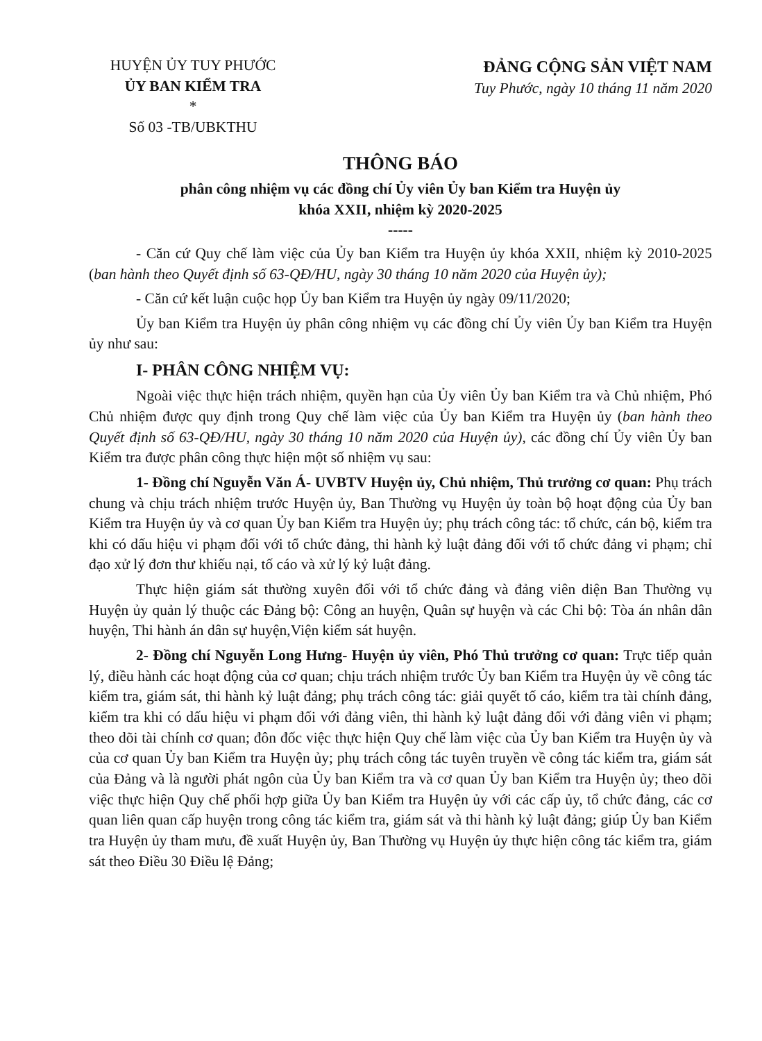HUYỆN ỦY TUY PHƯỚC
ỦY BAN KIỂM TRA
*
Số 03 -TB/UBKTHU
ĐẢNG CỘNG SẢN VIỆT NAM
Tuy Phước, ngày 10 tháng 11 năm 2020
THÔNG BÁO
phân công nhiệm vụ các đồng chí Ủy viên Ủy ban Kiểm tra Huyện ủy
khóa XXII, nhiệm kỳ 2020-2025
-----
- Căn cứ Quy chế làm việc của Ủy ban Kiểm tra Huyện ủy khóa XXII, nhiệm kỳ 2010-2025 (ban hành theo Quyết định số 63-QĐ/HU, ngày 30 tháng 10 năm 2020 của Huyện ủy);
- Căn cứ kết luận cuộc họp Ủy ban Kiểm tra Huyện ủy ngày 09/11/2020;
Ủy ban Kiểm tra Huyện ủy phân công nhiệm vụ các đồng chí Ủy viên Ủy ban Kiểm tra Huyện ủy như sau:
I- PHÂN CÔNG NHIỆM VỤ:
Ngoài việc thực hiện trách nhiệm, quyền hạn của Ủy viên Ủy ban Kiểm tra và Chủ nhiệm, Phó Chủ nhiệm được quy định trong Quy chế làm việc của Ủy ban Kiểm tra Huyện ủy (ban hành theo Quyết định số 63-QĐ/HU, ngày 30 tháng 10 năm 2020 của Huyện ủy), các đồng chí Ủy viên Ủy ban Kiểm tra được phân công thực hiện một số nhiệm vụ sau:
1- Đồng chí Nguyễn Văn Á- UVBTV Huyện ủy, Chủ nhiệm, Thủ trưởng cơ quan: Phụ trách chung và chịu trách nhiệm trước Huyện ủy, Ban Thường vụ Huyện ủy toàn bộ hoạt động của Ủy ban Kiểm tra Huyện ủy và cơ quan Ủy ban Kiểm tra Huyện ủy; phụ trách công tác: tổ chức, cán bộ, kiểm tra khi có dấu hiệu vi phạm đối với tổ chức đảng, thi hành kỷ luật đảng đối với tổ chức đảng vi phạm; chỉ đạo xử lý đơn thư khiếu nại, tố cáo và xử lý kỷ luật đảng.
Thực hiện giám sát thường xuyên đối với tổ chức đảng và đảng viên diện Ban Thường vụ Huyện ủy quản lý thuộc các Đảng bộ: Công an huyện, Quân sự huyện và các Chi bộ: Tòa án nhân dân huyện, Thi hành án dân sự huyện,Viện kiểm sát huyện.
2- Đồng chí Nguyễn Long Hưng- Huyện ủy viên, Phó Thủ trưởng cơ quan: Trực tiếp quản lý, điều hành các hoạt động của cơ quan; chịu trách nhiệm trước Ủy ban Kiểm tra Huyện ủy về công tác kiểm tra, giám sát, thi hành kỷ luật đảng; phụ trách công tác: giải quyết tố cáo, kiểm tra tài chính đảng, kiểm tra khi có dấu hiệu vi phạm đối với đảng viên, thi hành kỷ luật đảng đối với đảng viên vi phạm; theo dõi tài chính cơ quan; đôn đốc việc thực hiện Quy chế làm việc của Ủy ban Kiểm tra Huyện ủy và của cơ quan Ủy ban Kiểm tra Huyện ủy; phụ trách công tác tuyên truyền về công tác kiểm tra, giám sát của Đảng và là người phát ngôn của Ủy ban Kiểm tra và cơ quan Ủy ban Kiểm tra Huyện ủy; theo dõi việc thực hiện Quy chế phối hợp giữa Ủy ban Kiểm tra Huyện ủy với các cấp ủy, tổ chức đảng, các cơ quan liên quan cấp huyện trong công tác kiểm tra, giám sát và thi hành kỷ luật đảng; giúp Ủy ban Kiểm tra Huyện ủy tham mưu, đề xuất Huyện ủy, Ban Thường vụ Huyện ủy thực hiện công tác kiểm tra, giám sát theo Điều 30 Điều lệ Đảng;